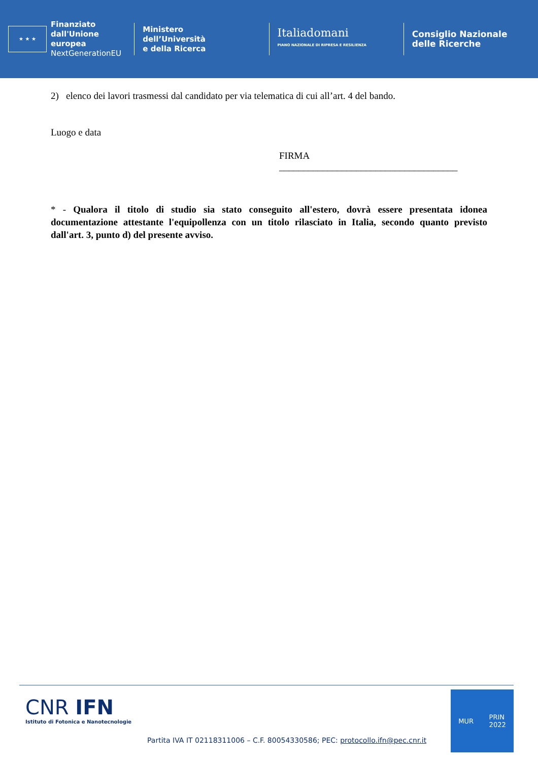★ ★ ★
Finanziato
dall'Unione europea
NextGenerationEU
Ministero
dell’Università
e della Ricerca
Italiadomani
PIANO NAZIONALE DI RIPRESA E RESILIENZA
Consiglio Nazionale
delle Ricerche
2) elenco dei lavori trasmessi dal candidato per via telematica di cui all’art. 4 del bando.
Luogo e data
FIRMA _____________________________________
* - Qualora il titolo di studio sia stato conseguito all'estero, dovrà essere presentata idonea documentazione attestante l'equipollenza con un titolo rilasciato in Italia, secondo quanto previsto dall'art. 3, punto d) del presente avviso.
CNR IFN
Istituto di Fotonica e Nanotecnologie
Partita IVA IT 02118311006 – C.F. 80054330586; PEC: protocollo.ifn@pec.cnr.it
MUR PRIN
2022